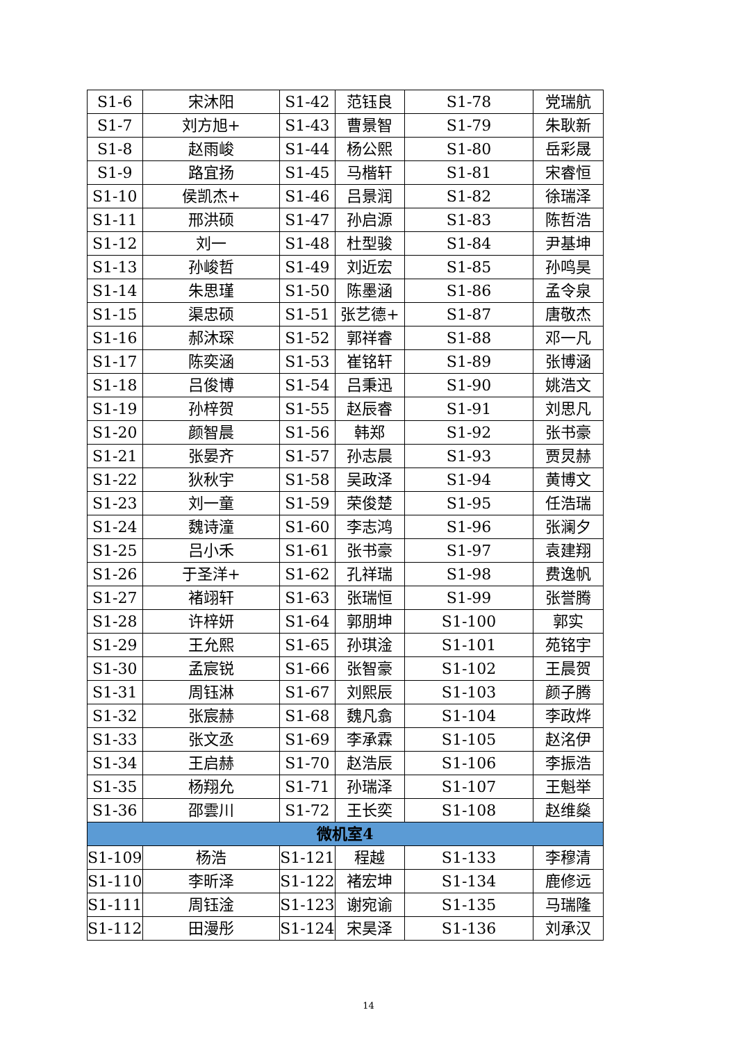| S1-6 | 宋沐阳 | S1-42 | 范钰良 | S1-78 | 党瑞航 |
| S1-7 | 刘方旭+ | S1-43 | 曹景智 | S1-79 | 朱耿新 |
| S1-8 | 赵雨峻 | S1-44 | 杨公熙 | S1-80 | 岳彩晟 |
| S1-9 | 路宜扬 | S1-45 | 马楷轩 | S1-81 | 宋睿恒 |
| S1-10 | 侯凯杰+ | S1-46 | 吕景润 | S1-82 | 徐瑞泽 |
| S1-11 | 邢洪硕 | S1-47 | 孙启源 | S1-83 | 陈哲浩 |
| S1-12 | 刘一 | S1-48 | 杜型骏 | S1-84 | 尹基坤 |
| S1-13 | 孙峻哲 | S1-49 | 刘近宏 | S1-85 | 孙鸣昊 |
| S1-14 | 朱思瑾 | S1-50 | 陈墨涵 | S1-86 | 孟令泉 |
| S1-15 | 渠忠硕 | S1-51 | 张艺德+ | S1-87 | 唐敬杰 |
| S1-16 | 郝沐琛 | S1-52 | 郭祥睿 | S1-88 | 邓一凡 |
| S1-17 | 陈奕涵 | S1-53 | 崔铭轩 | S1-89 | 张博涵 |
| S1-18 | 吕俊博 | S1-54 | 吕秉迅 | S1-90 | 姚浩文 |
| S1-19 | 孙梓贺 | S1-55 | 赵辰睿 | S1-91 | 刘思凡 |
| S1-20 | 颜智晨 | S1-56 | 韩郑 | S1-92 | 张书豪 |
| S1-21 | 张晏齐 | S1-57 | 孙志晨 | S1-93 | 贾炅赫 |
| S1-22 | 狄秋宇 | S1-58 | 吴政泽 | S1-94 | 黄博文 |
| S1-23 | 刘一童 | S1-59 | 荣俊楚 | S1-95 | 任浩瑞 |
| S1-24 | 魏诗潼 | S1-60 | 李志鸿 | S1-96 | 张澜夕 |
| S1-25 | 吕小禾 | S1-61 | 张书豪 | S1-97 | 袁建翔 |
| S1-26 | 于圣洋+ | S1-62 | 孔祥瑞 | S1-98 | 费逸帆 |
| S1-27 | 褚翊轩 | S1-63 | 张瑞恒 | S1-99 | 张誉腾 |
| S1-28 | 许梓妍 | S1-64 | 郭朋坤 | S1-100 | 郭实 |
| S1-29 | 王允熙 | S1-65 | 孙琪淦 | S1-101 | 苑铭宇 |
| S1-30 | 孟宸锐 | S1-66 | 张智豪 | S1-102 | 王晨贺 |
| S1-31 | 周钰淋 | S1-67 | 刘熙辰 | S1-103 | 颜子腾 |
| S1-32 | 张宸赫 | S1-68 | 魏凡翕 | S1-104 | 李政烨 |
| S1-33 | 张文丞 | S1-69 | 李承霖 | S1-105 | 赵洺伊 |
| S1-34 | 王启赫 | S1-70 | 赵浩辰 | S1-106 | 李振浩 |
| S1-35 | 杨翔允 | S1-71 | 孙瑞泽 | S1-107 | 王魁举 |
| S1-36 | 邵雲川 | S1-72 | 王长奕 | S1-108 | 赵维燊 |
| 微机室4 | | | | | |
| S1-109 | 杨浩 | S1-121 | 程越 | S1-133 | 李穆清 |
| S1-110 | 李昕泽 | S1-122 | 褚宏坤 | S1-134 | 鹿修远 |
| S1-111 | 周钰淦 | S1-123 | 谢宛谕 | S1-135 | 马瑞隆 |
| S1-112 | 田漫彤 | S1-124 | 宋昊泽 | S1-136 | 刘承汉 |
14